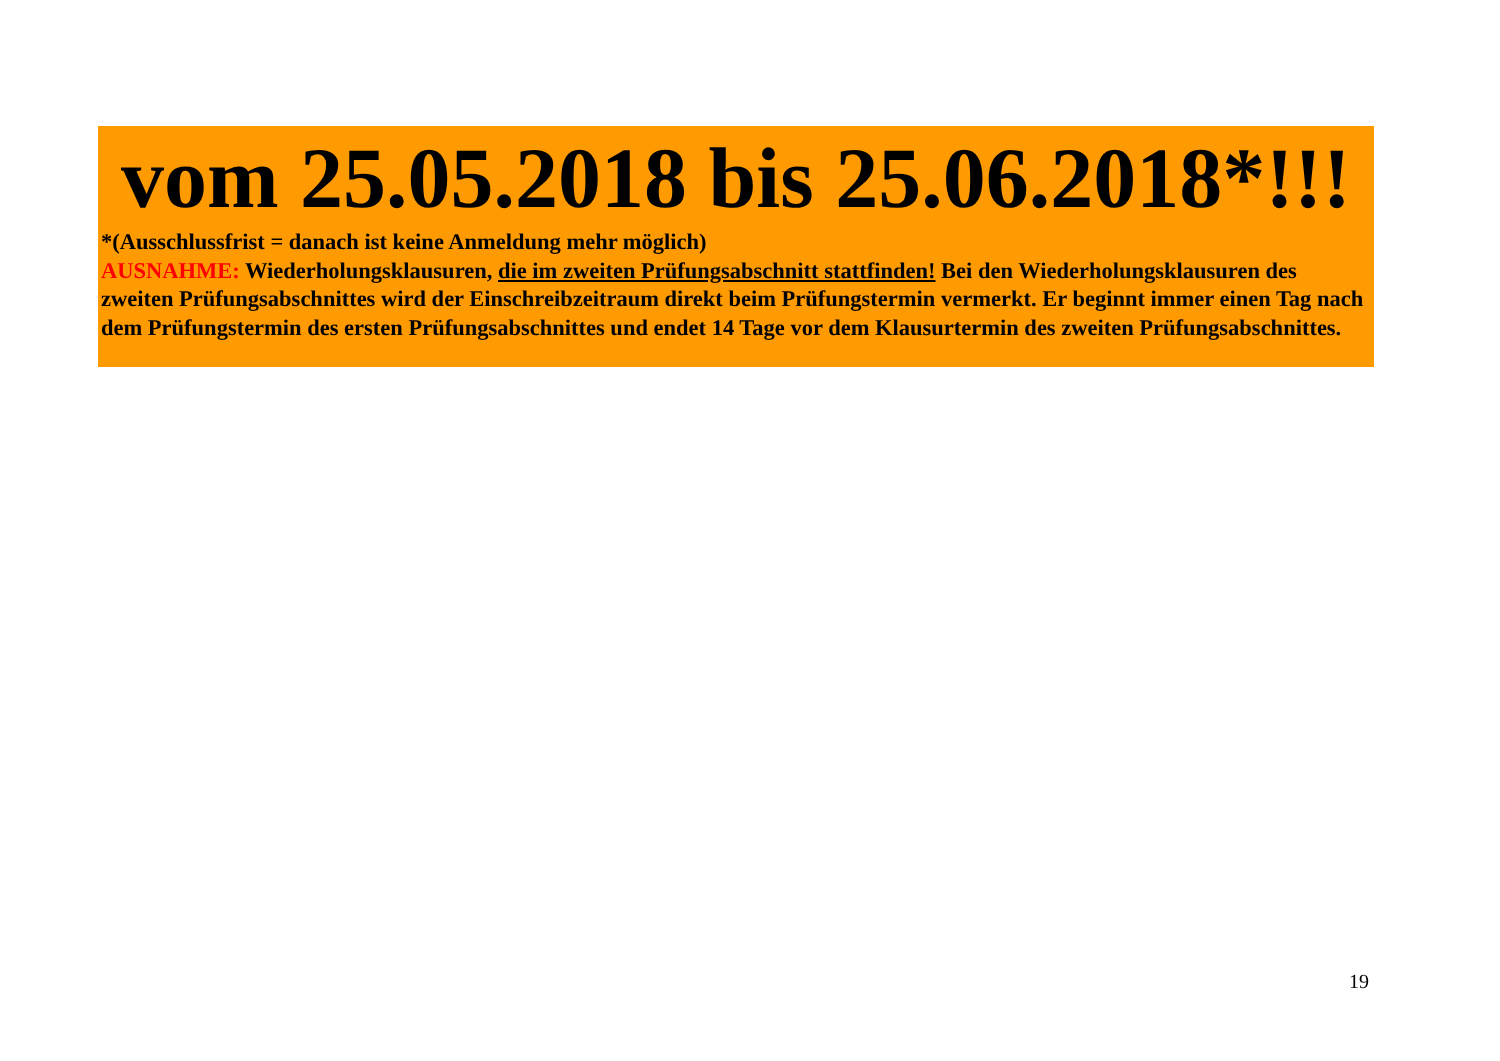vom 25.05.2018 bis 25.06.2018*!!!
*(Ausschlussfrist = danach ist keine Anmeldung mehr möglich)
AUSNAHME: Wiederholungsklausuren, die im zweiten Prüfungsabschnitt stattfinden! Bei den Wiederholungsklausuren des zweiten Prüfungsabschnittes wird der Einschreibzeitraum direkt beim Prüfungstermin vermerkt. Er beginnt immer einen Tag nach dem Prüfungstermin des ersten Prüfungsabschnittes und endet 14 Tage vor dem Klausurtermin des zweiten Prüfungsabschnittes.
19